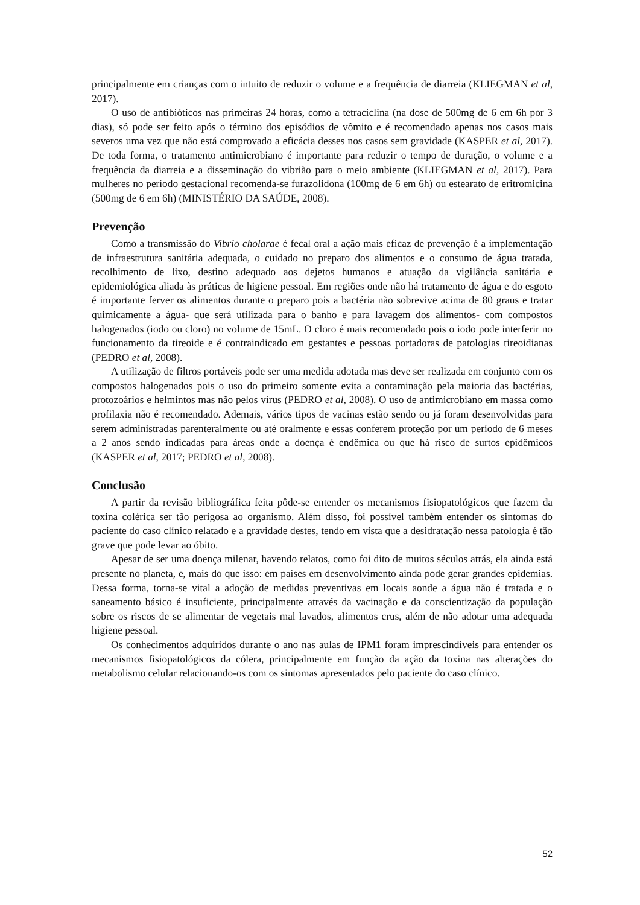principalmente em crianças com o intuito de reduzir o volume e a frequência de diarreia (KLIEGMAN et al, 2017).
O uso de antibióticos nas primeiras 24 horas, como a tetraciclina (na dose de 500mg de 6 em 6h por 3 dias), só pode ser feito após o término dos episódios de vômito e é recomendado apenas nos casos mais severos uma vez que não está comprovado a eficácia desses nos casos sem gravidade (KASPER et al, 2017). De toda forma, o tratamento antimicrobiano é importante para reduzir o tempo de duração, o volume e a frequência da diarreia e a disseminação do vibrião para o meio ambiente (KLIEGMAN et al, 2017). Para mulheres no período gestacional recomenda-se furazolidona (100mg de 6 em 6h) ou estearato de eritromicina (500mg de 6 em 6h) (MINISTÉRIO DA SAÚDE, 2008).
Prevenção
Como a transmissão do Vibrio cholarae é fecal oral a ação mais eficaz de prevenção é a implementação de infraestrutura sanitária adequada, o cuidado no preparo dos alimentos e o consumo de água tratada, recolhimento de lixo, destino adequado aos dejetos humanos e atuação da vigilância sanitária e epidemiológica aliada às práticas de higiene pessoal. Em regiões onde não há tratamento de água e do esgoto é importante ferver os alimentos durante o preparo pois a bactéria não sobrevive acima de 80 graus e tratar quimicamente a água- que será utilizada para o banho e para lavagem dos alimentos- com compostos halogenados (iodo ou cloro) no volume de 15mL. O cloro é mais recomendado pois o iodo pode interferir no funcionamento da tireoide e é contraindicado em gestantes e pessoas portadoras de patologias tireoidianas (PEDRO et al, 2008).
A utilização de filtros portáveis pode ser uma medida adotada mas deve ser realizada em conjunto com os compostos halogenados pois o uso do primeiro somente evita a contaminação pela maioria das bactérias, protozoários e helmintos mas não pelos vírus (PEDRO et al, 2008). O uso de antimicrobiano em massa como profilaxia não é recomendado. Ademais, vários tipos de vacinas estão sendo ou já foram desenvolvidas para serem administradas parenteralmente ou até oralmente e essas conferem proteção por um período de 6 meses a 2 anos sendo indicadas para áreas onde a doença é endêmica ou que há risco de surtos epidêmicos (KASPER et al, 2017; PEDRO et al, 2008).
Conclusão
A partir da revisão bibliográfica feita pôde-se entender os mecanismos fisiopatológicos que fazem da toxina colérica ser tão perigosa ao organismo. Além disso, foi possível também entender os sintomas do paciente do caso clínico relatado e a gravidade destes, tendo em vista que a desidratação nessa patologia é tão grave que pode levar ao óbito.
Apesar de ser uma doença milenar, havendo relatos, como foi dito de muitos séculos atrás, ela ainda está presente no planeta, e, mais do que isso: em países em desenvolvimento ainda pode gerar grandes epidemias. Dessa forma, torna-se vital a adoção de medidas preventivas em locais aonde a água não é tratada e o saneamento básico é insuficiente, principalmente através da vacinação e da conscientização da população sobre os riscos de se alimentar de vegetais mal lavados, alimentos crus, além de não adotar uma adequada higiene pessoal.
Os conhecimentos adquiridos durante o ano nas aulas de IPM1 foram imprescindíveis para entender os mecanismos fisiopatológicos da cólera, principalmente em função da ação da toxina nas alterações do metabolismo celular relacionando-os com os sintomas apresentados pelo paciente do caso clínico.
52